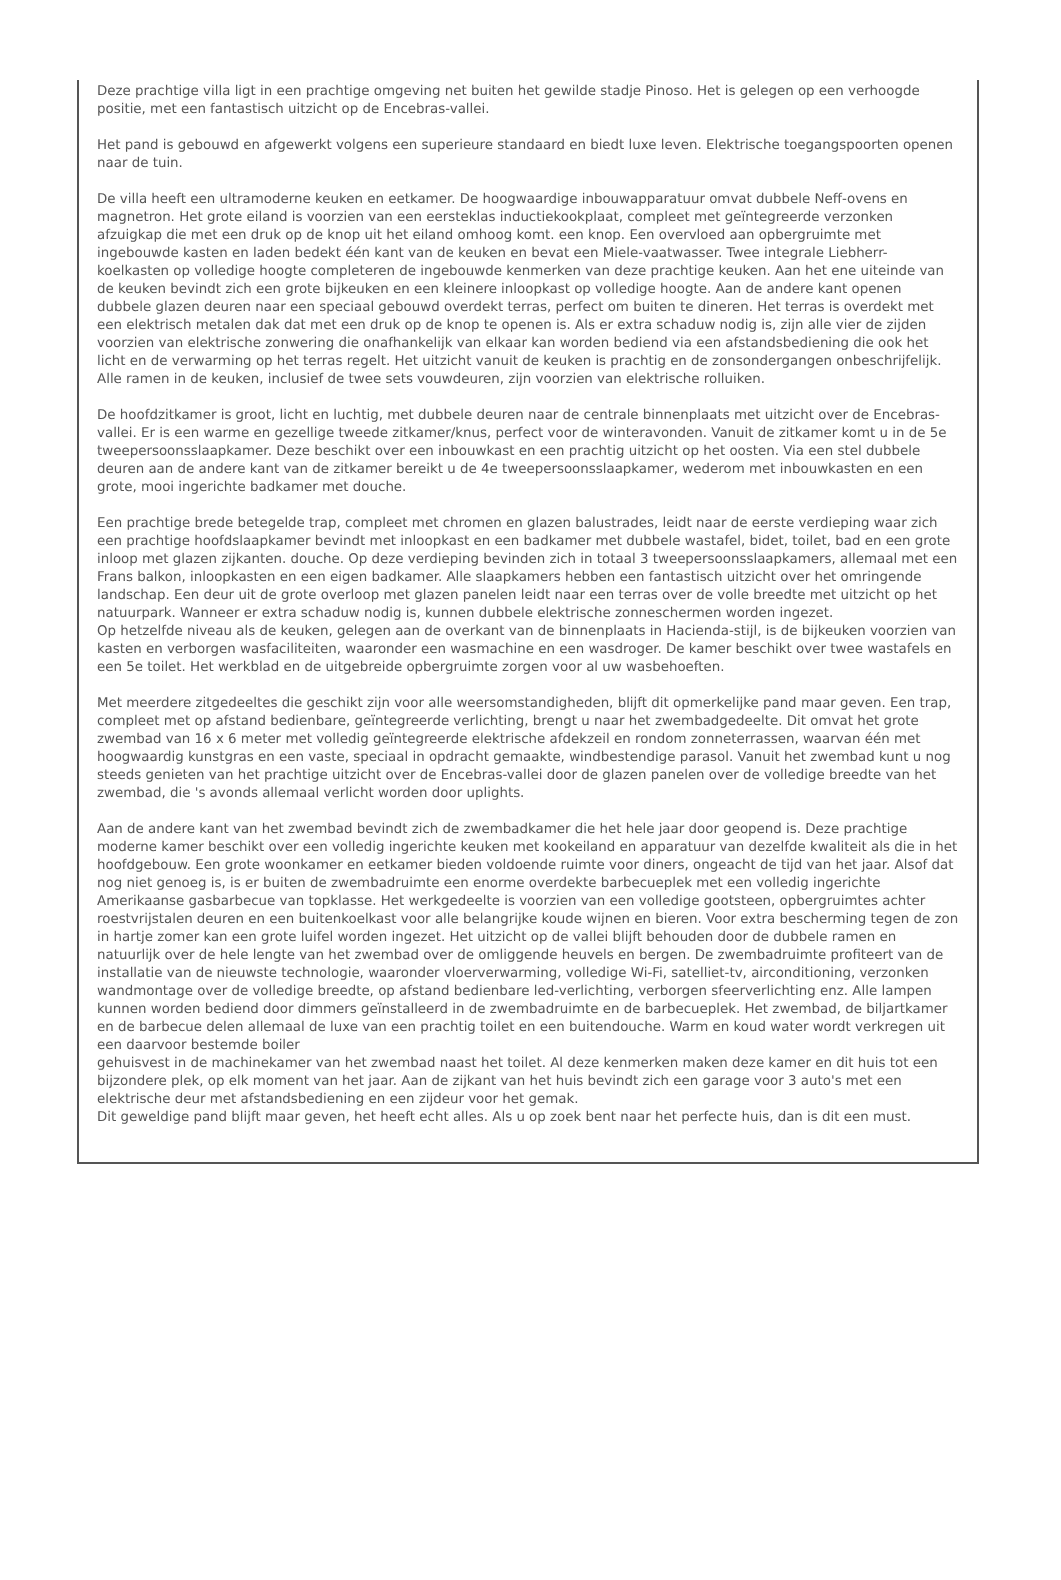Deze prachtige villa ligt in een prachtige omgeving net buiten het gewilde stadje Pinoso. Het is gelegen op een verhoogde positie, met een fantastisch uitzicht op de Encebras-vallei.
Het pand is gebouwd en afgewerkt volgens een superieure standaard en biedt luxe leven. Elektrische toegangspoorten openen naar de tuin.
De villa heeft een ultramoderne keuken en eetkamer. De hoogwaardige inbouwapparatuur omvat dubbele Neff-ovens en magnetron. Het grote eiland is voorzien van een eersteklas inductiekookplaat, compleet met geïntegreerde verzonken afzuigkap die met een druk op de knop uit het eiland omhoog komt. een knop. Een overvloed aan opbergruimte met ingebouwde kasten en laden bedekt één kant van de keuken en bevat een Miele-vaatwasser. Twee integrale Liebherr-koelkasten op volledige hoogte completeren de ingebouwde kenmerken van deze prachtige keuken. Aan het ene uiteinde van de keuken bevindt zich een grote bijkeuken en een kleinere inloopkast op volledige hoogte. Aan de andere kant openen dubbele glazen deuren naar een speciaal gebouwd overdekt terras, perfect om buiten te dineren. Het terras is overdekt met een elektrisch metalen dak dat met een druk op de knop te openen is. Als er extra schaduw nodig is, zijn alle vier de zijden voorzien van elektrische zonwering die onafhankelijk van elkaar kan worden bediend via een afstandsbediening die ook het licht en de verwarming op het terras regelt. Het uitzicht vanuit de keuken is prachtig en de zonsondergangen onbeschrijfelijk. Alle ramen in de keuken, inclusief de twee sets vouwdeuren, zijn voorzien van elektrische rolluiken.
De hoofdzitkamer is groot, licht en luchtig, met dubbele deuren naar de centrale binnenplaats met uitzicht over de Encebras-vallei. Er is een warme en gezellige tweede zitkamer/knus, perfect voor de winteravonden. Vanuit de zitkamer komt u in de 5e tweepersoonsslaapkamer. Deze beschikt over een inbouwkast en een prachtig uitzicht op het oosten. Via een stel dubbele deuren aan de andere kant van de zitkamer bereikt u de 4e tweepersoonsslaapkamer, wederom met inbouwkasten en een grote, mooi ingerichte badkamer met douche.
Een prachtige brede betegelde trap, compleet met chromen en glazen balustrades, leidt naar de eerste verdieping waar zich een prachtige hoofdslaapkamer bevindt met inloopkast en een badkamer met dubbele wastafel, bidet, toilet, bad en een grote inloop met glazen zijkanten. douche. Op deze verdieping bevinden zich in totaal 3 tweepersoonsslaapkamers, allemaal met een Frans balkon, inloopkasten en een eigen badkamer. Alle slaapkamers hebben een fantastisch uitzicht over het omringende landschap. Een deur uit de grote overloop met glazen panelen leidt naar een terras over de volle breedte met uitzicht op het natuurpark. Wanneer er extra schaduw nodig is, kunnen dubbele elektrische zonneschermen worden ingezet.
Op hetzelfde niveau als de keuken, gelegen aan de overkant van de binnenplaats in Hacienda-stijl, is de bijkeuken voorzien van kasten en verborgen wasfaciliteiten, waaronder een wasmachine en een wasdroger. De kamer beschikt over twee wastafels en een 5e toilet. Het werkblad en de uitgebreide opbergruimte zorgen voor al uw wasbehoeften.
Met meerdere zitgedeeltes die geschikt zijn voor alle weersomstandigheden, blijft dit opmerkelijke pand maar geven. Een trap, compleet met op afstand bedienbare, geïntegreerde verlichting, brengt u naar het zwembadgedeelte. Dit omvat het grote zwembad van 16 x 6 meter met volledig geïntegreerde elektrische afdekzeil en rondom zonneterrassen, waarvan één met hoogwaardig kunstgras en een vaste, speciaal in opdracht gemaakte, windbestendige parasol. Vanuit het zwembad kunt u nog steeds genieten van het prachtige uitzicht over de Encebras-vallei door de glazen panelen over de volledige breedte van het zwembad, die 's avonds allemaal verlicht worden door uplights.
Aan de andere kant van het zwembad bevindt zich de zwembadkamer die het hele jaar door geopend is. Deze prachtige moderne kamer beschikt over een volledig ingerichte keuken met kookeiland en apparatuur van dezelfde kwaliteit als die in het hoofdgebouw. Een grote woonkamer en eetkamer bieden voldoende ruimte voor diners, ongeacht de tijd van het jaar. Alsof dat nog niet genoeg is, is er buiten de zwembadruimte een enorme overdekte barbecueplek met een volledig ingerichte Amerikaanse gasbarbecue van topklasse. Het werkgedeelte is voorzien van een volledige gootsteen, opbergruimtes achter roestvrijstalen deuren en een buitenkoelkast voor alle belangrijke koude wijnen en bieren. Voor extra bescherming tegen de zon in hartje zomer kan een grote luifel worden ingezet. Het uitzicht op de vallei blijft behouden door de dubbele ramen en natuurlijk over de hele lengte van het zwembad over de omliggende heuvels en bergen. De zwembadruimte profiteert van de installatie van de nieuwste technologie, waaronder vloerverwarming, volledige Wi-Fi, satelliet-tv, airconditioning, verzonken wandmontage over de volledige breedte, op afstand bedienbare led-verlichting, verborgen sfeerverlichting enz. Alle lampen kunnen worden bediend door dimmers geïnstalleerd in de zwembadruimte en de barbecueplek. Het zwembad, de biljartkamer en de barbecue delen allemaal de luxe van een prachtig toilet en een buitendouche. Warm en koud water wordt verkregen uit een daarvoor bestemde boiler
gehuisvest in de machinekamer van het zwembad naast het toilet. Al deze kenmerken maken deze kamer en dit huis tot een bijzondere plek, op elk moment van het jaar. Aan de zijkant van het huis bevindt zich een garage voor 3 auto's met een elektrische deur met afstandsbediening en een zijdeur voor het gemak.
Dit geweldige pand blijft maar geven, het heeft echt alles. Als u op zoek bent naar het perfecte huis, dan is dit een must.